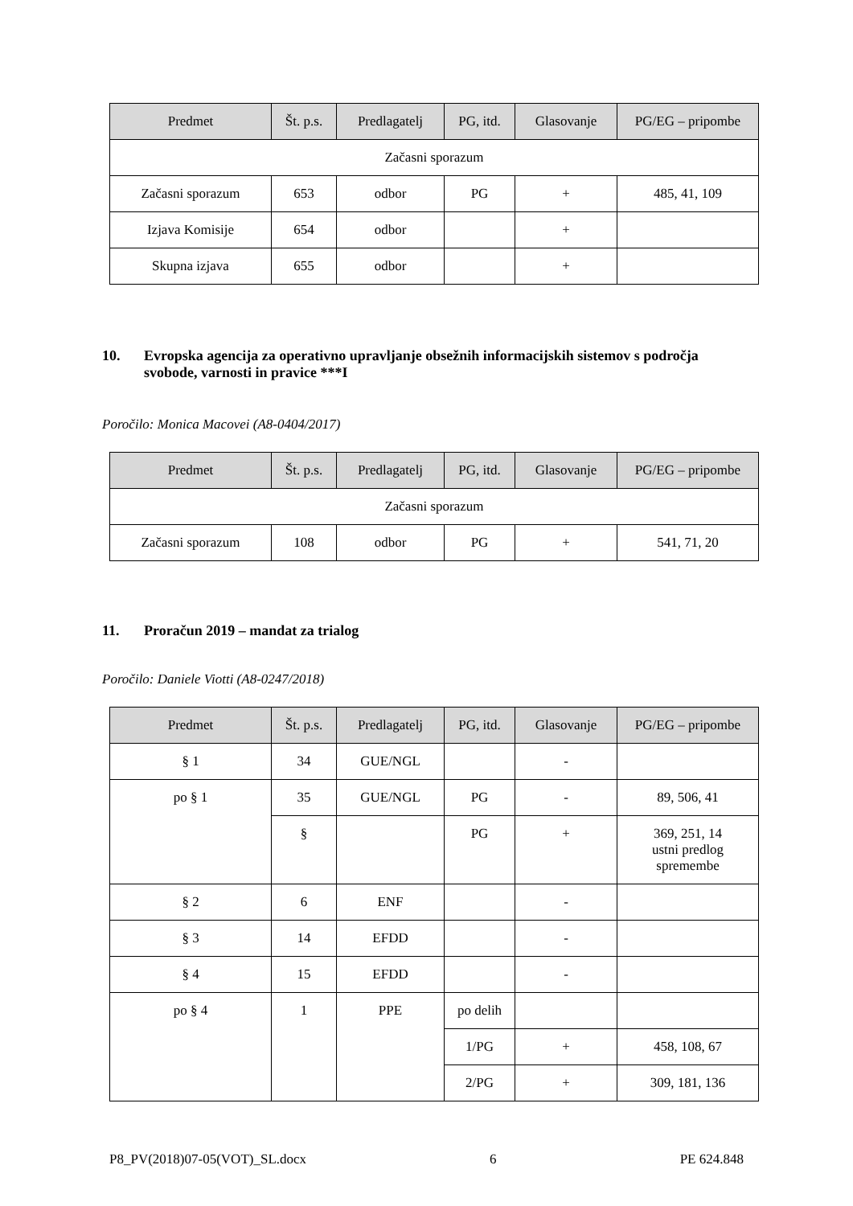| Predmet | Št. p.s. | Predlagatelj | PG, itd. | Glasovanje | PG/EG – pripombe |
| --- | --- | --- | --- | --- | --- |
| Začasni sporazum | | | | | |
| Začasni sporazum | 653 | odbor | PG | + | 485, 41, 109 |
| Izjava Komisije | 654 | odbor | | + | |
| Skupna izjava | 655 | odbor | | + | |
10. Evropska agencija za operativno upravljanje obsežnih informacijskih sistemov s področja svobode, varnosti in pravice ***I
Poročilo: Monica Macovei (A8-0404/2017)
| Predmet | Št. p.s. | Predlagatelj | PG, itd. | Glasovanje | PG/EG – pripombe |
| --- | --- | --- | --- | --- | --- |
| Začasni sporazum | | | | | |
| Začasni sporazum | 108 | odbor | PG | + | 541, 71, 20 |
11. Proračun 2019 – mandat za trialog
Poročilo: Daniele Viotti (A8-0247/2018)
| Predmet | Št. p.s. | Predlagatelj | PG, itd. | Glasovanje | PG/EG – pripombe |
| --- | --- | --- | --- | --- | --- |
| § 1 | 34 | GUE/NGL | | - | |
| po § 1 | 35 | GUE/NGL | PG | - | 89, 506, 41 |
| | § | | PG | + | 369, 251, 14 ustni predlog spremembe |
| § 2 | 6 | ENF | | - | |
| § 3 | 14 | EFDD | | - | |
| § 4 | 15 | EFDD | | - | |
| po § 4 | 1 | PPE | po delih | | |
| | | | 1/PG | + | 458, 108, 67 |
| | | | 2/PG | + | 309, 181, 136 |
P8_PV(2018)07-05(VOT)_SL.docx 6 PE 624.848